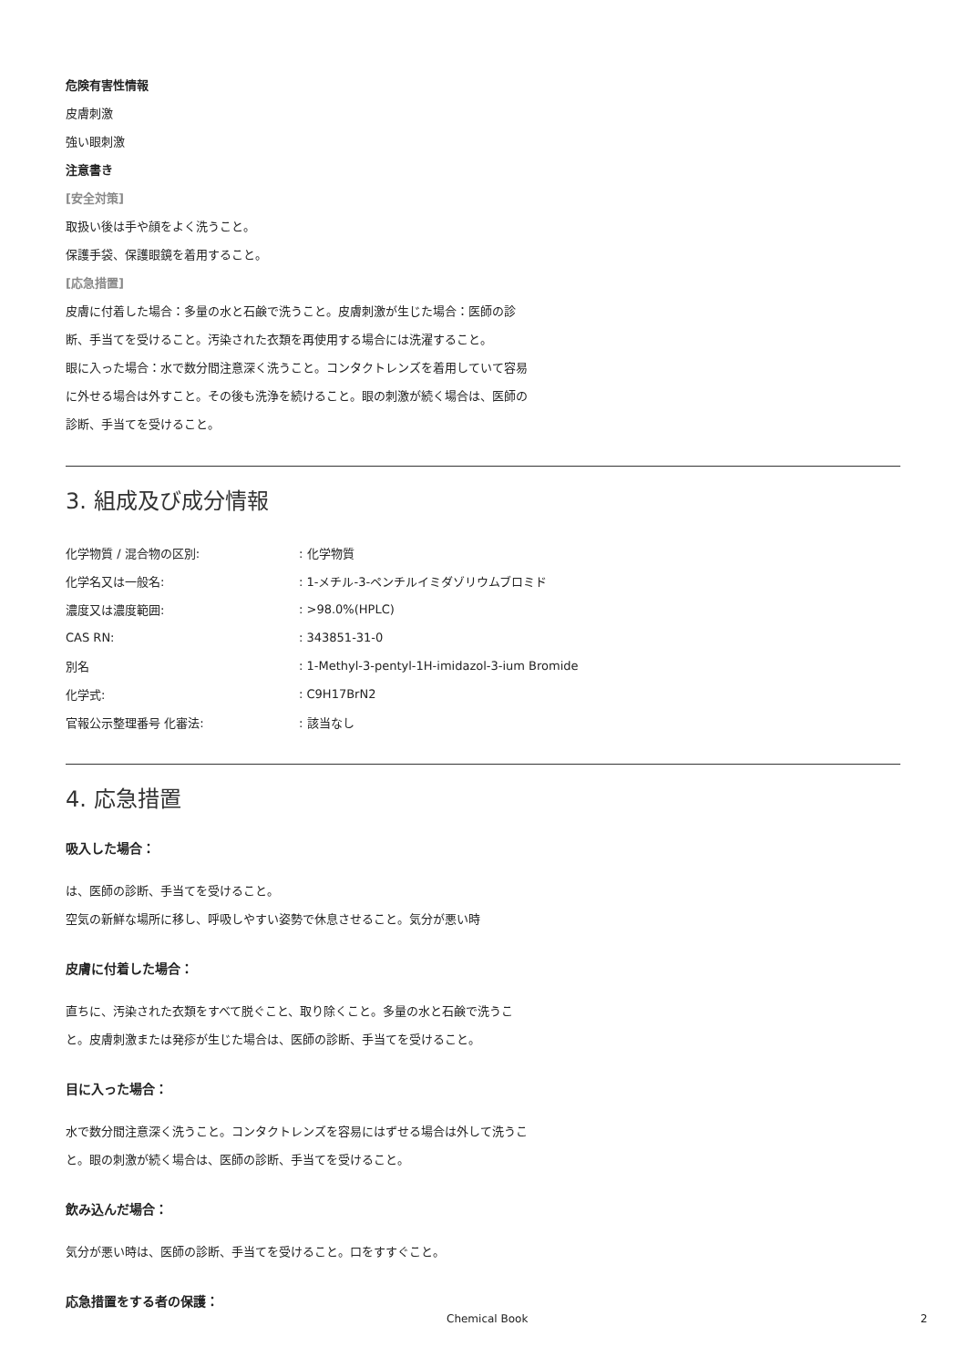危険有害性情報
皮膚刺激
強い眼刺激
注意書き
[安全対策]
取扱い後は手や顔をよく洗うこと。
保護手袋、保護眼鏡を着用すること。
[応急措置]
皮膚に付着した場合：多量の水と石鹸で洗うこと。皮膚刺激が生じた場合：医師の診断、手当てを受けること。汚染された衣類を再使用する場合には洗濯すること。
眼に入った場合：水で数分間注意深く洗うこと。コンタクトレンズを着用していて容易に外せる場合は外すこと。その後も洗浄を続けること。眼の刺激が続く場合は、医師の診断、手当てを受けること。
3. 組成及び成分情報
| 化学物質 / 混合物の区別: | : 化学物質 |
| 化学名又は一般名: | : 1-メチル-3-ペンチルイミダゾリウムブロミド |
| 濃度又は濃度範囲: | : >98.0%(HPLC) |
| CAS RN: | : 343851-31-0 |
| 別名 | : 1-Methyl-3-pentyl-1H-imidazol-3-ium Bromide |
| 化学式: | : C9H17BrN2 |
| 官報公示整理番号 化審法: | : 該当なし |
4. 応急措置
吸入した場合：
は、医師の診断、手当てを受けること。
空気の新鮮な場所に移し、呼吸しやすい姿勢で休息させること。気分が悪い時
皮膚に付着した場合：
直ちに、汚染された衣類をすべて脱ぐこと、取り除くこと。多量の水と石鹸で洗うこと。皮膚刺激または発疹が生じた場合は、医師の診断、手当てを受けること。
目に入った場合：
水で数分間注意深く洗うこと。コンタクトレンズを容易にはずせる場合は外して洗うこと。眼の刺激が続く場合は、医師の診断、手当てを受けること。
飲み込んだ場合：
気分が悪い時は、医師の診断、手当てを受けること。口をすすぐこと。
応急措置をする者の保護：
Chemical Book 2